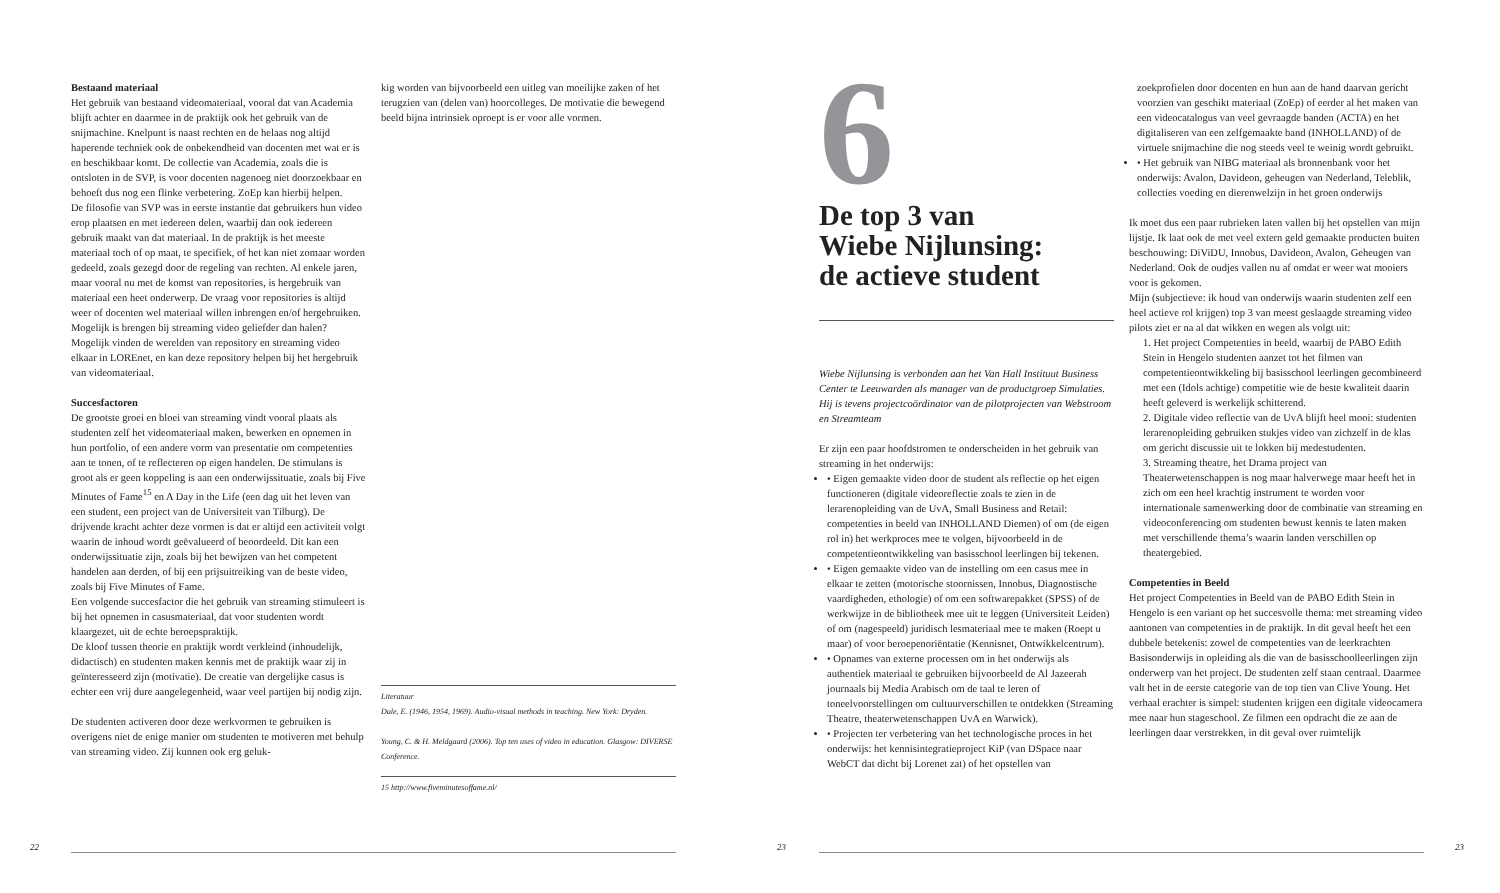Bestaand materiaal
Het gebruik van bestaand videomateriaal, vooral dat van Academia blijft achter en daarmee in de praktijk ook het gebruik van de snijmachine. Knelpunt is naast rechten en de helaas nog altijd haperende techniek ook de onbekendheid van docenten met wat er is en beschikbaar komt. De collectie van Academia, zoals die is ontsloten in de SVP, is voor docenten nagenoeg niet doorzoekbaar en behoeft dus nog een flinke verbetering. ZoEp kan hierbij helpen.
De filosofie van SVP was in eerste instantie dat gebruikers hun video erop plaatsen en met iedereen delen, waarbij dan ook iedereen gebruik maakt van dat materiaal. In de praktijk is het meeste materiaal toch of op maat, te specifiek, of het kan niet zomaar worden gedeeld, zoals gezegd door de regeling van rechten. Al enkele jaren, maar vooral nu met de komst van repositories, is hergebruik van materiaal een heet onderwerp. De vraag voor repositories is altijd weer of docenten wel materiaal willen inbrengen en/of hergebruiken. Mogelijk is brengen bij streaming video geliefder dan halen? Mogelijk vinden de werelden van repository en streaming video elkaar in LOREnet, en kan deze repository helpen bij het hergebruik van videomateriaal.
Succesfactoren
De grootste groei en bloei van streaming vindt vooral plaats als studenten zelf het videomateriaal maken, bewerken en opnemen in hun portfolio, of een andere vorm van presentatie om competenties aan te tonen, of te reflecteren op eigen handelen. De stimulans is groot als er geen koppeling is aan een onderwijssituatie, zoals bij Five Minutes of Fame<sup>15</sup> en A Day in the Life (een dag uit het leven van een student, een project van de Universiteit van Tilburg). De drijvende kracht achter deze vormen is dat er altijd een activiteit volgt waarin de inhoud wordt geëvalueerd of beoordeeld. Dit kan een onderwijssituatie zijn, zoals bij het bewijzen van het competent handelen aan derden, of bij een prijsuitreiking van de beste video, zoals bij Five Minutes of Fame.
Een volgende succesfactor die het gebruik van streaming stimuleert is bij het opnemen in casusmateriaal, dat voor studenten wordt klaargezet, uit de echte beroepspraktijk.
De kloof tussen theorie en praktijk wordt verkleind (inhoudelijk, didactisch) en studenten maken kennis met de praktijk waar zij in geïnteresseerd zijn (motivatie). De creatie van dergelijke casus is echter een vrij dure aangelegenheid, waar veel partijen bij nodig zijn.
De studenten activeren door deze werkvormen te gebruiken is overigens niet de enige manier om studenten te motiveren met behulp van streaming video. Zij kunnen ook erg geluk-
kig worden van bijvoorbeeld een uitleg van moeilijke zaken of het terugzien van (delen van) hoorcolleges. De motivatie die bewegend beeld bijna intrinsiek oproept is er voor alle vormen.
Literatuur
Dale, E. (1946, 1954, 1969). Audio-visual methods in teaching. New York: Dryden.
Young, C. & H. Meldgaard (2006). Top ten uses of video in education. Glasgow: DIVERSE Conference.
15 http://www.fiveminutesoffame.nl/
22
6
De top 3 van
Wiebe Nijlunsing:
de actieve student
Wiebe Nijlunsing is verbonden aan het Van Hall Instituut Business Center te Leeuwarden als manager van de productgroep Simulaties. Hij is tevens projectcoördinator van de pilotprojecten van Webstroom en Streamteam
Er zijn een paar hoofdstromen te onderscheiden in het gebruik van streaming in het onderwijs:
• Eigen gemaakte video door de student als reflectie op het eigen functioneren (digitale videoreflectie zoals te zien in de lerarenopleiding van de UvA, Small Business and Retail: competenties in beeld van INHOLLAND Diemen) of om (de eigen rol in) het werkproces mee te volgen, bijvoorbeeld in de competentieontwikkeling van basisschool leerlingen bij tekenen.
• Eigen gemaakte video van de instelling om een casus mee in elkaar te zetten (motorische stoornissen, Innobus, Diagnostische vaardigheden, ethologie) of om een softwarepakket (SPSS) of de werkwijze in de bibliotheek mee uit te leggen (Universiteit Leiden) of om (nagespeeld) juridisch lesmateriaal mee te maken (Roept u maar) of voor beroepenoriëntatie (Kennisnet, Ontwikkelcentrum).
• Opnames van externe processen om in het onderwijs als authentiek materiaal te gebruiken bijvoorbeeld de Al Jazeerah journaals bij Media Arabisch om de taal te leren of toneelvoorstellingen om cultuurverschillen te ontdekken (Streaming Theatre, theaterwetenschappen UvA en Warwick).
• Projecten ter verbetering van het technologische proces in het onderwijs: het kennisintegratieproject KiP (van DSpace naar WebCT dat dicht bij Lorenet zat) of het opstellen van
zoekprofielen door docenten en hun aan de hand daarvan gericht voorzien van geschikt materiaal (ZoEp) of eerder al het maken van een videocatalogus van veel gevraagde banden (ACTA) en het digitaliseren van een zelfgemaakte band (INHOLLAND) of de virtuele snijmachine die nog steeds veel te weinig wordt gebruikt.
• Het gebruik van NIBG materiaal als bronnenbank voor het onderwijs: Avalon, Davideon, geheugen van Nederland, Teleblik, collecties voeding en dierenwelzijn in het groen onderwijs
Ik moet dus een paar rubrieken laten vallen bij het opstellen van mijn lijstje. Ik laat ook de met veel extern geld gemaakte producten buiten beschouwing: DiViDU, Innobus, Davideon, Avalon, Geheugen van Nederland. Ook de oudjes vallen nu af omdat er weer wat mooiers voor is gekomen.
Mijn (subjectieve: ik houd van onderwijs waarin studenten zelf een heel actieve rol krijgen) top 3 van meest geslaagde streaming video pilots ziet er na al dat wikken en wegen als volgt uit:
1. Het project Competenties in beeld, waarbij de PABO Edith Stein in Hengelo studenten aanzet tot het filmen van competentieontwikkeling bij basisschool leerlingen gecombineerd met een (Idols achtige) competitie wie de beste kwaliteit daarin heeft geleverd is werkelijk schitterend.
2. Digitale video reflectie van de UvA blijft heel mooi: studenten lerarenopleiding gebruiken stukjes video van zichzelf in de klas om gericht discussie uit te lokken bij medestudenten.
3. Streaming theatre, het Drama project van Theaterwetenschappen is nog maar halverwege maar heeft het in zich om een heel krachtig instrument te worden voor internationale samenwerking door de combinatie van streaming en videoconferencing om studenten bewust kennis te laten maken met verschillende thema’s waarin landen verschillen op theatergebied.
Competenties in Beeld
Het project Competenties in Beeld van de PABO Edith Stein in Hengelo is een variant op het succesvolle thema: met streaming video aantonen van competenties in de praktijk. In dit geval heeft het een dubbele betekenis: zowel de competenties van de leerkrachten Basisonderwijs in opleiding als die van de basisschoolleerlingen zijn onderwerp van het project. De studenten zelf staan centraal. Daarmee valt het in de eerste categorie van de top tien van Clive Young. Het verhaal erachter is simpel: studenten krijgen een digitale videocamera mee naar hun stageschool. Ze filmen een opdracht die ze aan de leerlingen daar verstrekken, in dit geval over ruimtelijk
23 23